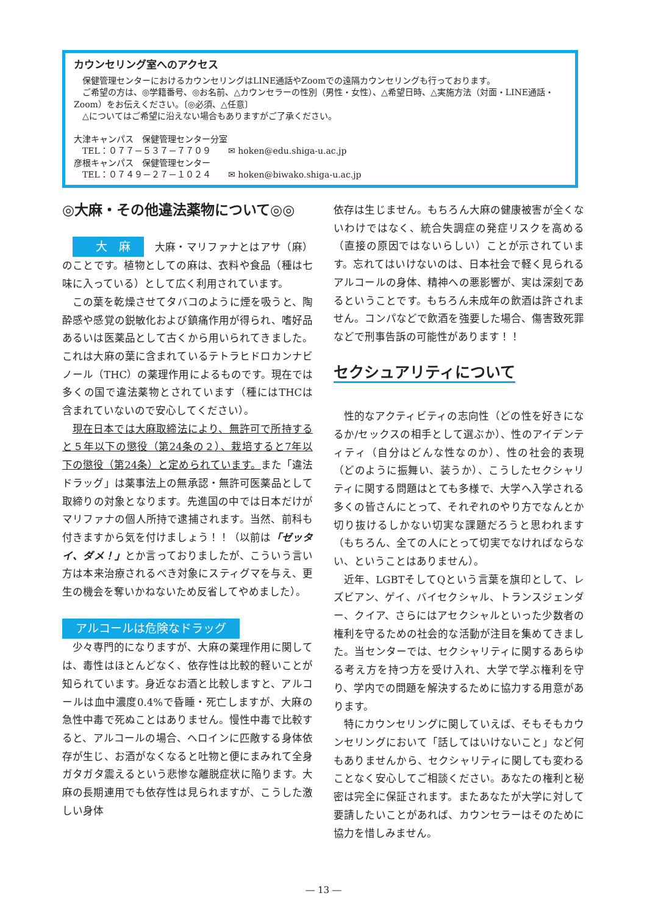カウンセリング室へのアクセス
　保健管理センターにおけるカウンセリングはLINE通話やZoomでの遠隔カウンセリングも行っております。
　ご希望の方は、◎学籍番号、◎お名前、△カウンセラーの性別（男性・女性）、△希望日時、△実施方法（対面・LINE通話・Zoom）をお伝えください。〔◎必須、△任意〕
　△についてはご希望に沿えない場合もありますがご了承ください。
大津キャンパス　保健管理センター分室
　TEL：０７７－５３７－７７０９　　✉ hoken@edu.shiga-u.ac.jp
彦根キャンパス　保健管理センター
　TEL：０７４９－２７－１０２４　　✉ hoken@biwako.shiga-u.ac.jp
◎大麻・その他違法薬物について◎◎
大　麻　大麻・マリファナとはアサ（麻）のことです。植物としての麻は、衣料や食品（種は七味に入っている）として広く利用されています。
この葉を乾燥させてタバコのように煙を吸うと、陶酔感や感覚の鋭敏化および鎮痛作用が得られ、嗜好品あるいは医薬品として古くから用いられてきました。これは大麻の葉に含まれているテトラヒドロカンナビノール（THC）の薬理作用によるものです。現在では多くの国で違法薬物とされています（種にはTHCは含まれていないので安心してください）。
現在日本では大麻取締法により、無許可で所持すると５年以下の懲役（第24条の２）、栽培すると7年以下の懲役（第24条）と定められています。また「違法ドラッグ」は薬事法上の無承認・無許可医薬品として取締りの対象となります。先進国の中では日本だけがマリファナの個人所持で逮捕されます。当然、前科も付きますから気を付けましょう！！（以前は「ゼッタイ、ダメ！」とか言っておりましたが、こういう言い方は本来治療されるべき対象にスティグマを与え、更生の機会を奪いかねないため反省してやめました）。
アルコールは危険なドラッグ
少々専門的になりますが、大麻の薬理作用に関しては、毒性はほとんどなく、依存性は比較的軽いことが知られています。身近なお酒と比較しますと、アルコールは血中濃度0.4%で昏睡・死亡しますが、大麻の急性中毒で死ぬことはありません。慢性中毒で比較すると、アルコールの場合、ヘロインに匹敵する身体依存が生じ、お酒がなくなると吐物と便にまみれて全身ガタガタ震えるという悲惨な離脱症状に陥ります。大麻の長期連用でも依存性は見られますが、こうした激しい身体
依存は生じません。もちろん大麻の健康被害が全くないわけではなく、統合失調症の発症リスクを高める（直接の原因ではないらしい）ことが示されています。忘れてはいけないのは、日本社会で軽く見られるアルコールの身体、精神への悪影響が、実は深刻であるということです。もちろん未成年の飲酒は許されません。コンパなどで飲酒を強要した場合、傷害致死罪などで刑事告訴の可能性があります！！
セクシュアリティについて
性的なアクティビティの志向性（どの性を好きになるか/セックスの相手として選ぶか）、性のアイデンティティ（自分はどんな性なのか）、性の社会的表現（どのように振舞い、装うか）、こうしたセクシャリティに関する問題はとても多様で、大学へ入学される多くの皆さんにとって、それぞれのやり方でなんとか切り抜けるしかない切実な課題だろうと思われます（もちろん、全ての人にとって切実でなければならない、ということはありません）。
近年、LGBTそしてQという言葉を旗印として、レズビアン、ゲイ、バイセクシャル、トランスジェンダー、クイア、さらにはアセクシャルといった少数者の権利を守るための社会的な活動が注目を集めてきました。当センターでは、セクシャリティに関するあらゆる考え方を持つ方を受け入れ、大学で学ぶ権利を守り、学内での問題を解決するために協力する用意があります。
特にカウンセリングに関していえば、そもそもカウンセリングにおいて「話してはいけないこと」など何もありませんから、セクシャリティに関しても変わることなく安心してご相談ください。あなたの権利と秘密は完全に保証されます。またあなたが大学に対して要請したいことがあれば、カウンセラーはそのために協力を惜しみません。
― 13 ―